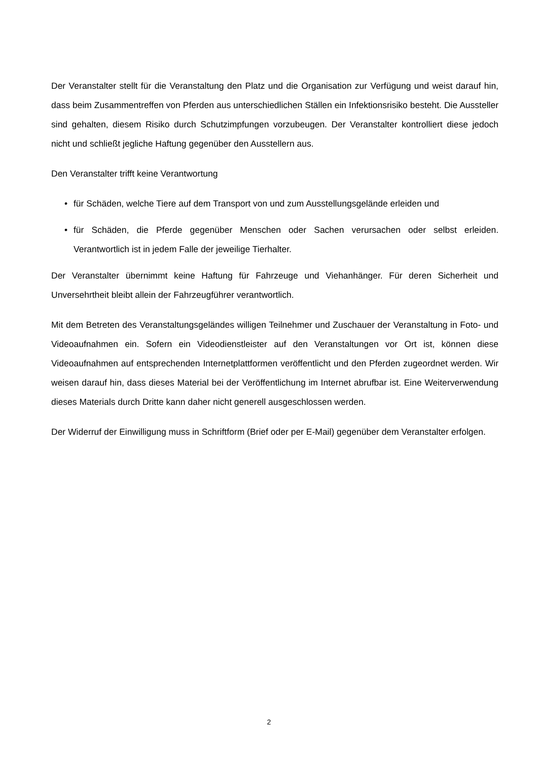Der Veranstalter stellt für die Veranstaltung den Platz und die Organisation zur Verfügung und weist darauf hin, dass beim Zusammentreffen von Pferden aus unterschiedlichen Ställen ein Infektionsrisiko besteht. Die Aussteller sind gehalten, diesem Risiko durch Schutzimpfungen vorzubeugen. Der Veranstalter kontrolliert diese jedoch nicht und schließt jegliche Haftung gegenüber den Ausstellern aus.
Den Veranstalter trifft keine Verantwortung
• für Schäden, welche Tiere auf dem Transport von und zum Ausstellungsgelände erleiden und
• für Schäden, die Pferde gegenüber Menschen oder Sachen verursachen oder selbst erleiden. Verantwortlich ist in jedem Falle der jeweilige Tierhalter.
Der Veranstalter übernimmt keine Haftung für Fahrzeuge und Viehanhänger. Für deren Sicherheit und Unversehrtheit bleibt allein der Fahrzeugführer verantwortlich.
Mit dem Betreten des Veranstaltungsgeländes willigen Teilnehmer und Zuschauer der Veranstaltung in Foto- und Videoaufnahmen ein. Sofern ein Videodienstleister auf den Veranstaltungen vor Ort ist, können diese Videoaufnahmen auf entsprechenden Internetplattformen veröffentlicht und den Pferden zugeordnet werden. Wir weisen darauf hin, dass dieses Material bei der Veröffentlichung im Internet abrufbar ist. Eine Weiterverwendung dieses Materials durch Dritte kann daher nicht generell ausgeschlossen werden.
Der Widerruf der Einwilligung muss in Schriftform (Brief oder per E-Mail) gegenüber dem Veranstalter erfolgen.
2